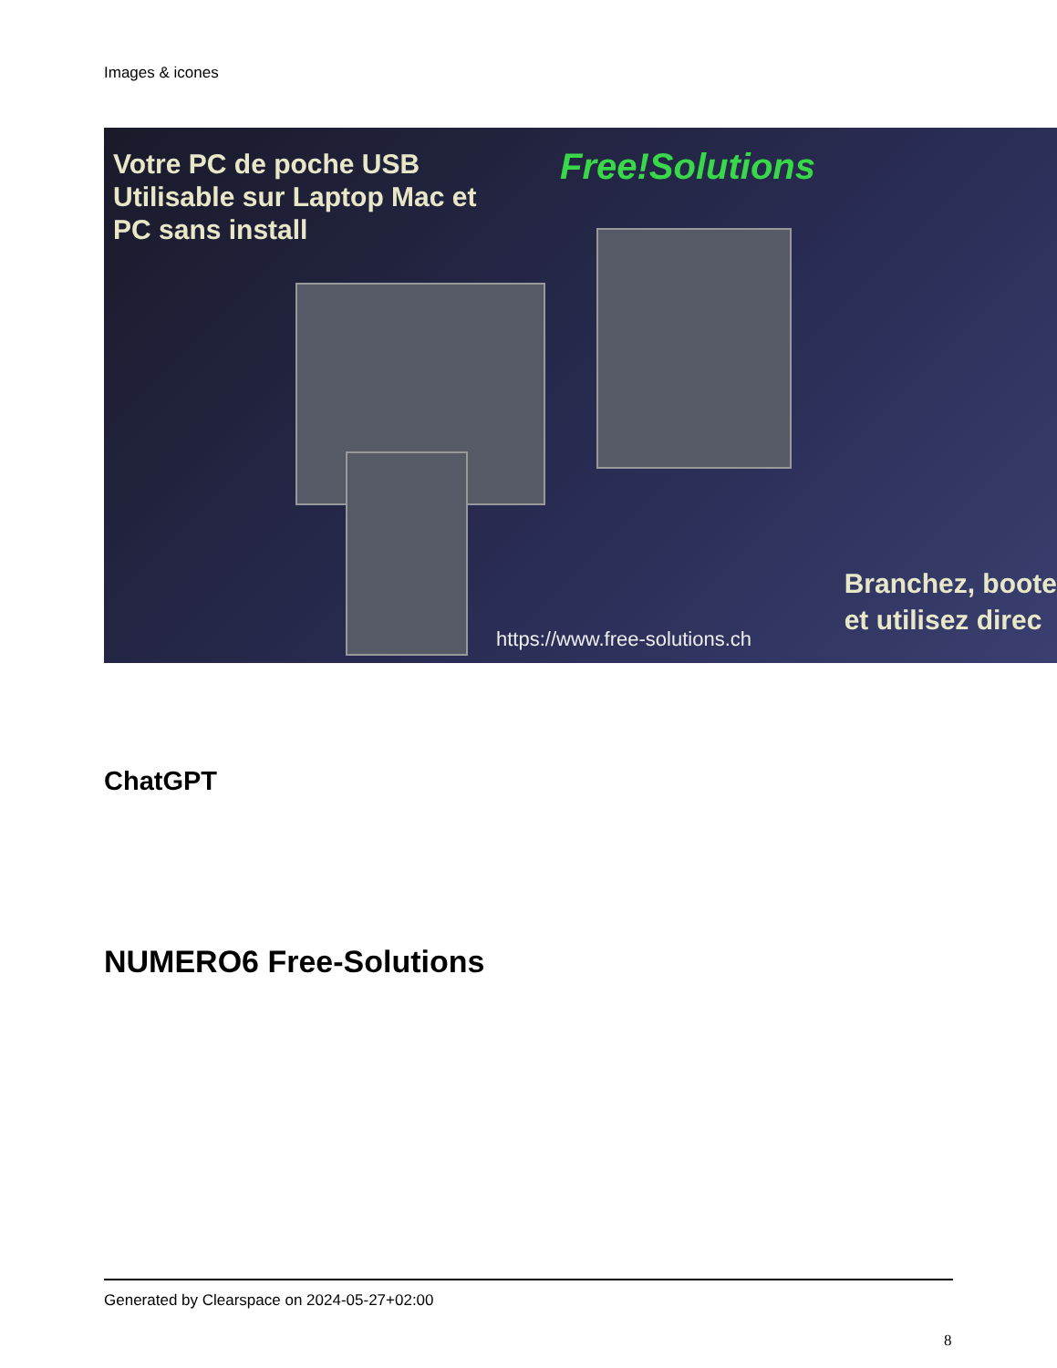Images & icones
Votre PC de poche USB
Utilisable sur Laptop Mac et
PC sans install
Free!Solutions
Branchez, boote
et utilisez direc
https://www.free-solutions.ch
ChatGPT
NUMERO6 Free-Solutions
Generated by Clearspace on 2024-05-27+02:00
8